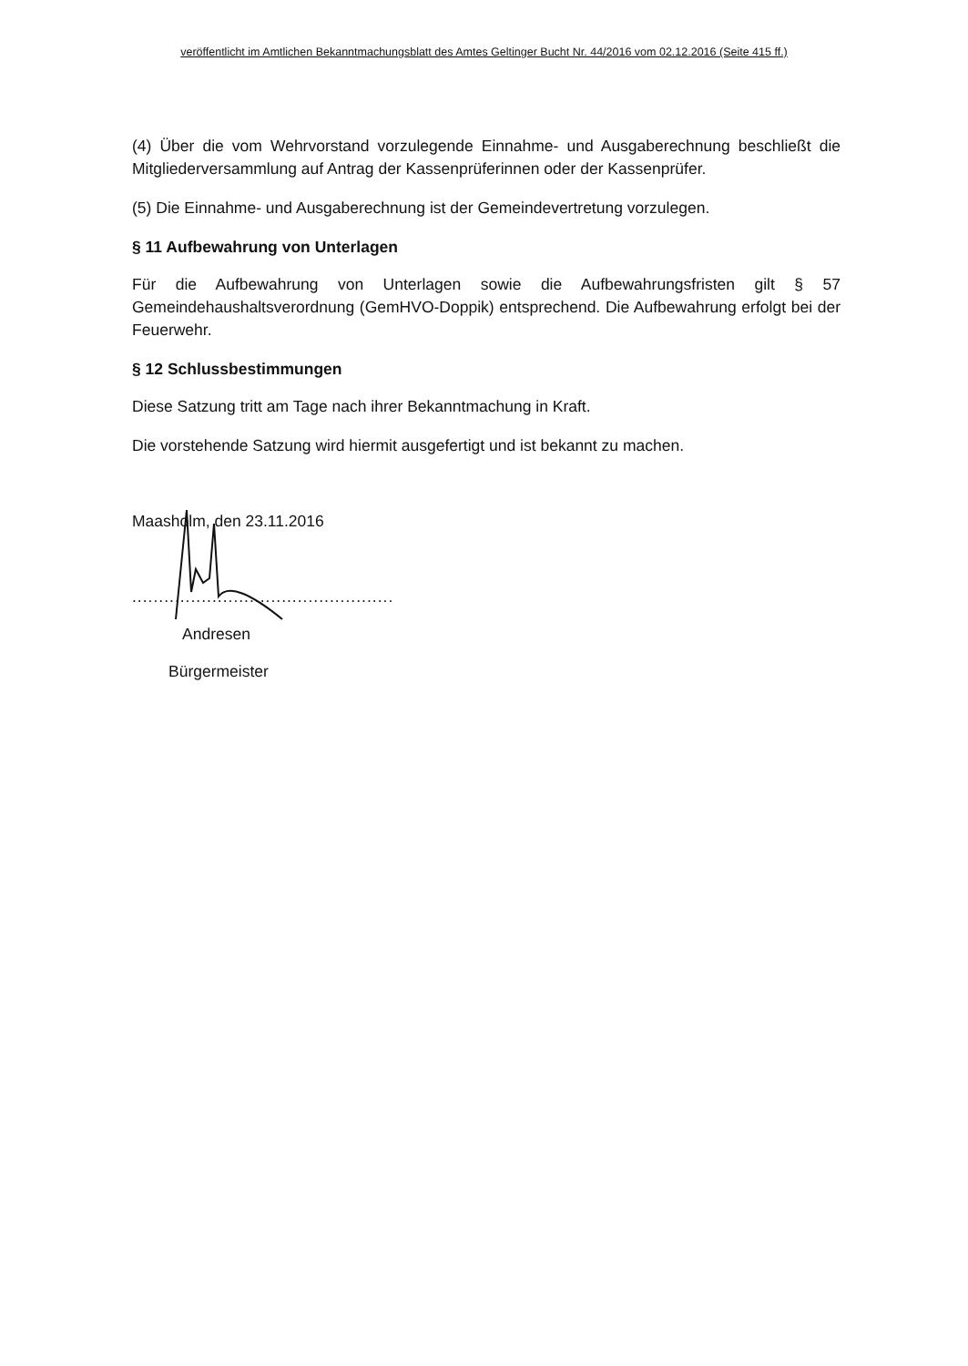veröffentlicht im Amtlichen Bekanntmachungsblatt des Amtes Geltinger Bucht Nr. 44/2016 vom 02.12.2016 (Seite 415 ff.)
(4) Über die vom Wehrvorstand vorzulegende Einnahme- und Ausgaberechnung beschließt die Mitgliederversammlung auf Antrag der Kassenprüferinnen oder der Kassenprüfer.
(5) Die Einnahme- und Ausgaberechnung ist der Gemeindevertretung vorzulegen.
§ 11 Aufbewahrung von Unterlagen
Für die Aufbewahrung von Unterlagen sowie die Aufbewahrungsfristen gilt § 57 Gemeindehaushaltsverordnung (GemHVO-Doppik) entsprechend. Die Aufbewahrung erfolgt bei der Feuerwehr.
§ 12 Schlussbestimmungen
Diese Satzung tritt am Tage nach ihrer Bekanntmachung in Kraft.
Die vorstehende Satzung wird hiermit ausgefertigt und ist bekannt zu machen.
Maasholm, den 23.11.2016
.................................................
Andresen
Bürgermeister